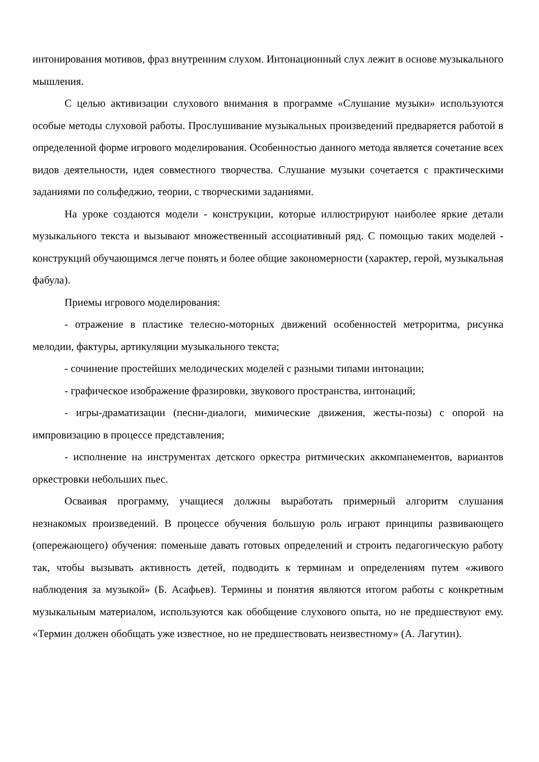интонирования мотивов, фраз внутренним слухом. Интонационный слух лежит в основе музыкального мышления.
С целью активизации слухового внимания в программе «Слушание музыки» используются особые методы слуховой работы. Прослушивание музыкальных произведений предваряется работой в определенной форме игрового моделирования. Особенностью данного метода является сочетание всех видов деятельности, идея совместного творчества. Слушание музыки сочетается с практическими заданиями по сольфеджио, теории, с творческими заданиями.
На уроке создаются модели - конструкции, которые иллюстрируют наиболее яркие детали музыкального текста и вызывают множественный ассоциативный ряд. С помощью таких моделей - конструкций обучающимся легче понять и более общие закономерности (характер, герой, музыкальная фабула).
Приемы игрового моделирования:
- отражение в пластике телесно-моторных движений особенностей метроритма, рисунка мелодии, фактуры, артикуляции музыкального текста;
- сочинение простейших мелодических моделей с разными типами интонации;
- графическое изображение фразировки, звукового пространства, интонаций;
- игры-драматизации (песни-диалоги, мимические движения, жесты-позы) с опорой на импровизацию в процессе представления;
- исполнение на инструментах детского оркестра ритмических аккомпанементов, вариантов оркестровки небольших пьес.
Осваивая программу, учащиеся должны выработать примерный алгоритм слушания незнакомых произведений. В процессе обучения большую роль играют принципы развивающего (опережающего) обучения: поменьше давать готовых определений и строить педагогическую работу так, чтобы вызывать активность детей, подводить к терминам и определениям путем «живого наблюдения за музыкой» (Б. Асафьев). Термины и понятия являются итогом работы с конкретным музыкальным материалом, используются как обобщение слухового опыта, но не предшествуют ему. «Термин должен обобщать уже известное, но не предшествовать неизвестному» (А. Лагутин).